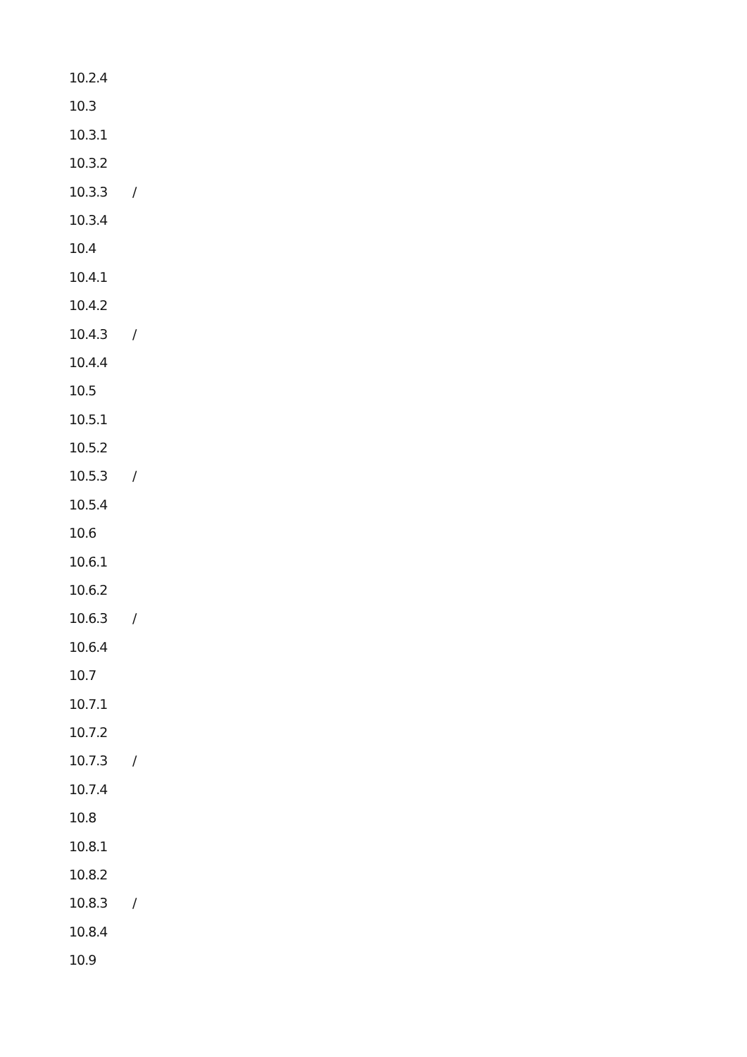10.2.4
10.3
10.3.1
10.3.2
10.3.3 /
10.3.4
10.4
10.4.1
10.4.2
10.4.3 /
10.4.4
10.5
10.5.1
10.5.2
10.5.3 /
10.5.4
10.6
10.6.1
10.6.2
10.6.3 /
10.6.4
10.7
10.7.1
10.7.2
10.7.3 /
10.7.4
10.8
10.8.1
10.8.2
10.8.3 /
10.8.4
10.9